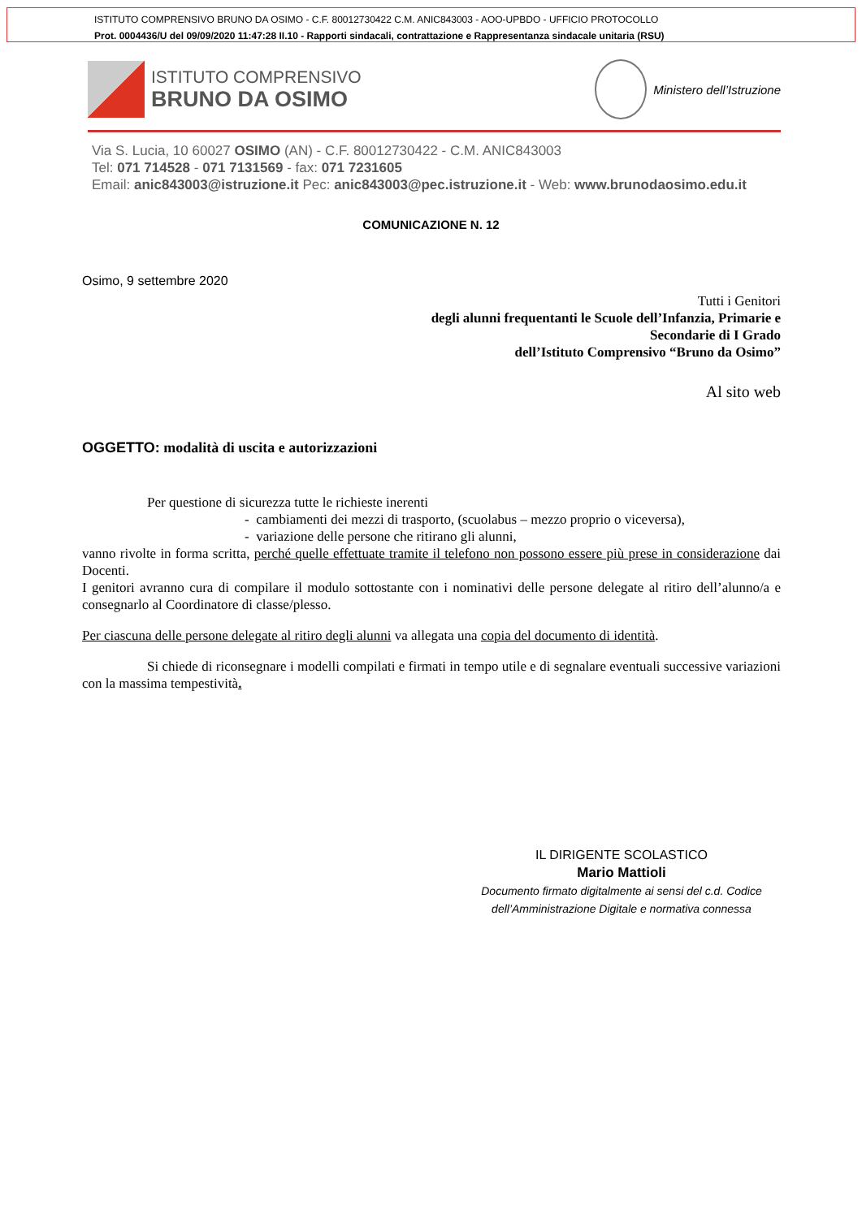ISTITUTO COMPRENSIVO BRUNO DA OSIMO - C.F. 80012730422 C.M. ANIC843003 - AOO-UPBDO - UFFICIO PROTOCOLLO
Prot. 0004436/U del 09/09/2020 11:47:28 II.10 - Rapporti sindacali, contrattazione e Rappresentanza sindacale unitaria (RSU)
ISTITUTO COMPRENSIVO
BRUNO DA OSIMO
Ministero dell’Istruzione
Via S. Lucia, 10 60027 OSIMO (AN) - C.F. 80012730422 - C.M. ANIC843003
Tel: 071 714528 - 071 7131569 - fax: 071 7231605
Email: anic843003@istruzione.it Pec: anic843003@pec.istruzione.it - Web: www.brunodaosimo.edu.it
COMUNICAZIONE N. 12
Osimo, 9 settembre 2020
Tutti i Genitori
degli alunni frequentanti le Scuole dell’Infanzia, Primarie e
Secondarie di I Grado
dell’Istituto Comprensivo “Bruno da Osimo”
Al sito web
OGGETTO: modalità di uscita e autorizzazioni
Per questione di sicurezza tutte le richieste inerenti
- cambiamenti dei mezzi di trasporto, (scuolabus – mezzo proprio o viceversa),
- variazione delle persone che ritirano gli alunni,
vanno rivolte in forma scritta, perché quelle effettuate tramite il telefono non possono essere più prese in considerazione dai Docenti.
I genitori avranno cura di compilare il modulo sottostante con i nominativi delle persone delegate al ritiro dell’alunno/a e consegnarlo al Coordinatore di classe/plesso.
Per ciascuna delle persone delegate al ritiro degli alunni va allegata una copia del documento di identità.
Si chiede di riconsegnare i modelli compilati e firmati in tempo utile e di segnalare eventuali successive variazioni con la massima tempestività.
IL DIRIGENTE SCOLASTICO
Mario Mattioli
Documento firmato digitalmente ai sensi del c.d. Codice
dell’Amministrazione Digitale e normativa connessa